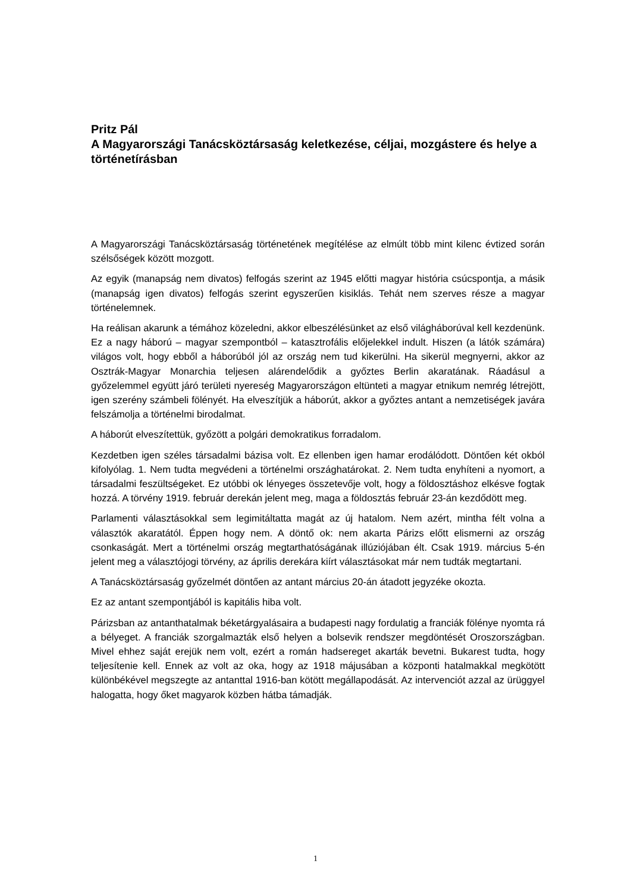Pritz Pál
A Magyarországi Tanácsköztársaság keletkezése, céljai, mozgástere és helye a történetírásban
A Magyarországi Tanácsköztársaság történetének megítélése az elmúlt több mint kilenc évtized során szélsőségek között mozgott.
Az egyik (manapság nem divatos) felfogás szerint az 1945 előtti magyar história csúcspontja, a másik (manapság igen divatos) felfogás szerint egyszerűen kisiklás. Tehát nem szerves része a magyar történelemnek.
Ha reálisan akarunk a témához közeledni, akkor elbeszélésünket az első világháborúval kell kezdenünk. Ez a nagy háború – magyar szempontból – katasztrofális előjelekkel indult. Hiszen (a látók számára) világos volt, hogy ebből a háborúból jól az ország nem tud kikerülni. Ha sikerül megnyerni, akkor az Osztrák-Magyar Monarchia teljesen alárendelődik a győztes Berlin akaratának. Ráadásul a győzelemmel együtt járó területi nyereség Magyarországon eltünteti a magyar etnikum nemrég létrejött, igen szerény számbeli fölényét. Ha elveszítjük a háborút, akkor a győztes antant a nemzetiségek javára felszámolja a történelmi birodalmat.
A háborút elveszítettük, győzött a polgári demokratikus forradalom.
Kezdetben igen széles társadalmi bázisa volt. Ez ellenben igen hamar erodálódott. Döntően két okból kifolyólag. 1. Nem tudta megvédeni a történelmi országhatárokat. 2. Nem tudta enyhíteni a nyomort, a társadalmi feszültségeket. Ez utóbbi ok lényeges összetevője volt, hogy a földosztáshoz elkésve fogtak hozzá. A törvény 1919. február derekán jelent meg, maga a földosztás február 23-án kezdődött meg.
Parlamenti választásokkal sem legimitáltatta magát az új hatalom. Nem azért, mintha félt volna a választók akaratától. Éppen hogy nem. A döntő ok: nem akarta Párizs előtt elismerni az ország csonkaságát. Mert a történelmi ország megtarthatóságának illúziójában élt. Csak 1919. március 5-én jelent meg a választójogi törvény, az április derekára kiírt választásokat már nem tudták megtartani.
A Tanácsköztársaság győzelmét döntően az antant március 20-án átadott jegyzéke okozta.
Ez az antant szempontjából is kapitális hiba volt.
Párizsban az antanthatalmak béketárgyalásaira a budapesti nagy fordulatig a franciák fölénye nyomta rá a bélyeget. A franciák szorgalmazták első helyen a bolsevik rendszer megdöntését Oroszországban. Mivel ehhez saját erejük nem volt, ezért a román hadsereget akarták bevetni. Bukarest tudta, hogy teljesítenie kell. Ennek az volt az oka, hogy az 1918 májusában a központi hatalmakkal megkötött különbékével megszegte az antanttal 1916-ban kötött megállapodását. Az intervenciót azzal az ürüggyel halogatta, hogy őket magyarok közben hátba támadják.
1